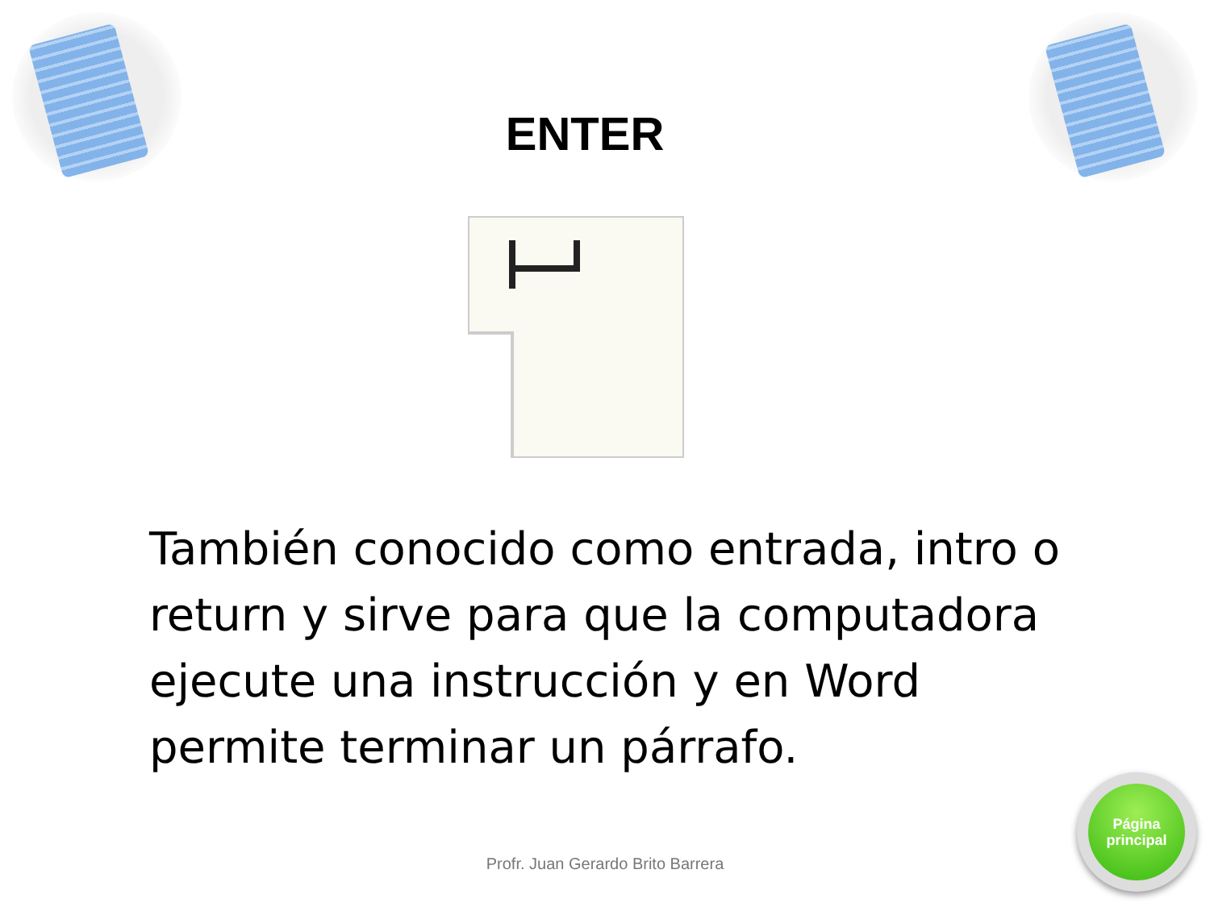ENTER
También conocido como entrada, intro o return y sirve para que la computadora ejecute una instrucción y en Word permite terminar un párrafo.
Profr. Juan Gerardo Brito Barrera
Página
principal